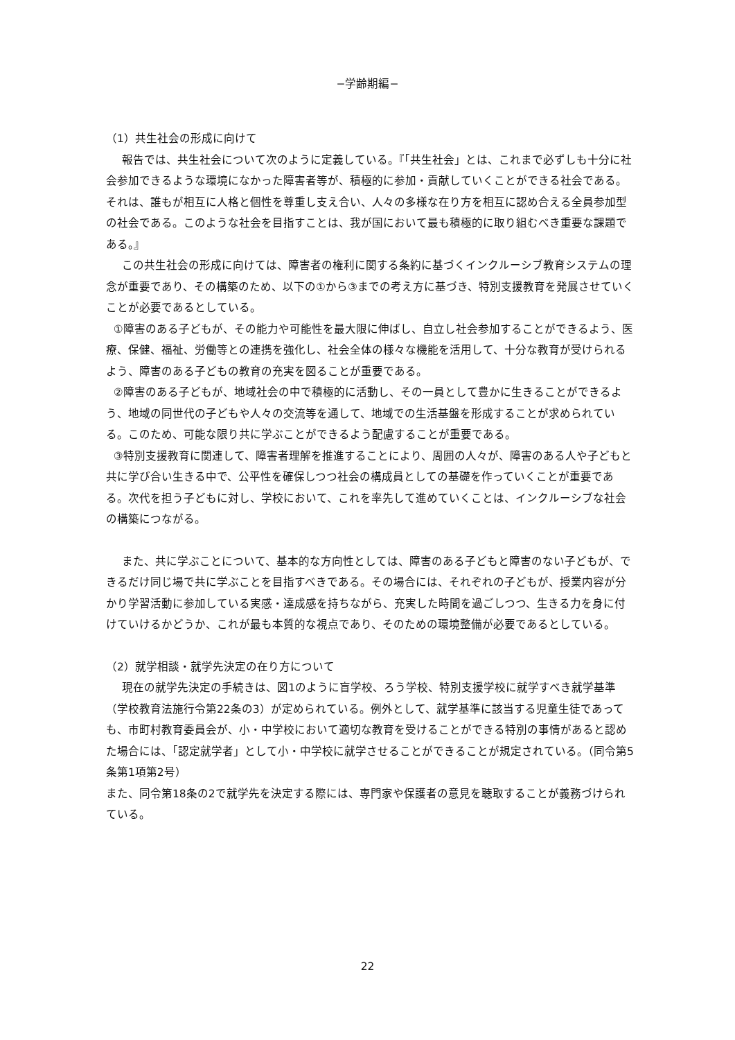−学齢期編−
（1）共生社会の形成に向けて
報告では、共生社会について次のように定義している。『「共生社会」とは、これまで必ずしも十分に社会参加できるような環境になかった障害者等が、積極的に参加・貢献していくことができる社会である。それは、誰もが相互に人格と個性を尊重し支え合い、人々の多様な在り方を相互に認め合える全員参加型の社会である。このような社会を目指すことは、我が国において最も積極的に取り組むべき重要な課題である。』
この共生社会の形成に向けては、障害者の権利に関する条約に基づくインクルーシブ教育システムの理念が重要であり、その構築のため、以下の①から③までの考え方に基づき、特別支援教育を発展させていくことが必要であるとしている。
①障害のある子どもが、その能力や可能性を最大限に伸ばし、自立し社会参加することができるよう、医療、保健、福祉、労働等との連携を強化し、社会全体の様々な機能を活用して、十分な教育が受けられるよう、障害のある子どもの教育の充実を図ることが重要である。
②障害のある子どもが、地域社会の中で積極的に活動し、その一員として豊かに生きることができるよう、地域の同世代の子どもや人々の交流等を通して、地域での生活基盤を形成することが求められている。このため、可能な限り共に学ぶことができるよう配慮することが重要である。
③特別支援教育に関連して、障害者理解を推進することにより、周囲の人々が、障害のある人や子どもと共に学び合い生きる中で、公平性を確保しつつ社会の構成員としての基礎を作っていくことが重要である。次代を担う子どもに対し、学校において、これを率先して進めていくことは、インクルーシブな社会の構築につながる。
また、共に学ぶことについて、基本的な方向性としては、障害のある子どもと障害のない子どもが、できるだけ同じ場で共に学ぶことを目指すべきである。その場合には、それぞれの子どもが、授業内容が分かり学習活動に参加している実感・達成感を持ちながら、充実した時間を過ごしつつ、生きる力を身に付けていけるかどうか、これが最も本質的な視点であり、そのための環境整備が必要であるとしている。
（2）就学相談・就学先決定の在り方について
現在の就学先決定の手続きは、図1のように盲学校、ろう学校、特別支援学校に就学すべき就学基準（学校教育法施行令第22条の3）が定められている。例外として、就学基準に該当する児童生徒であっても、市町村教育委員会が、小・中学校において適切な教育を受けることができる特別の事情があると認めた場合には、「認定就学者」として小・中学校に就学させることができることが規定されている。（同令第5条第1項第2号）
また、同令第18条の2で就学先を決定する際には、専門家や保護者の意見を聴取することが義務づけられている。
22